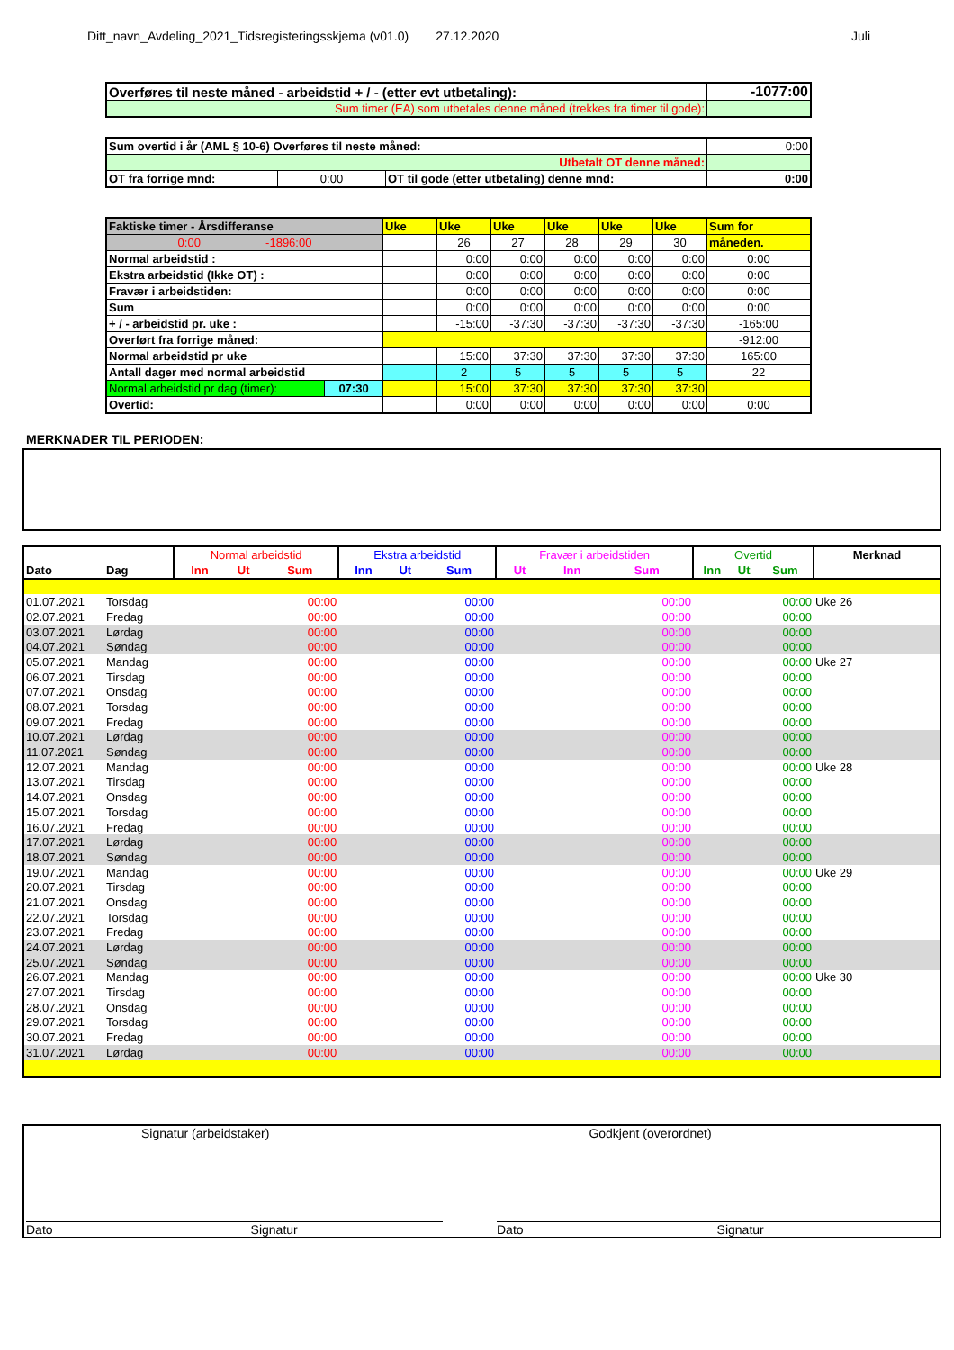Ditt_navn_Avdeling_2021_Tidsregisteringsskjema (v01.0) 27.12.2020 Juli
| Overføres til neste måned - arbeidstid + / - (etter evt utbetaling): | -1077:00 |
| Sum timer (EA) som utbetales denne måned (trekkes fra timer til gode): | |
| Sum overtid i år (AML § 10-6) Overføres til neste måned: | | | 0:00 |
| Utbetalt OT denne måned: | | | |
| OT fra forrige mnd: | 0:00 | OT til gode (etter utbetaling) denne mnd: | 0:00 |
| Faktiske timer - Årsdifferanse | | Uke | Uke | Uke | Uke | Uke | Uke | Sum for |
| 0:00 -1896:00 | | | 26 | 27 | 28 | 29 | 30 | måneden. |
| Normal arbeidstid : | | | 0:00 | 0:00 | 0:00 | 0:00 | 0:00 | 0:00 |
| Ekstra arbeidstid (Ikke OT) : | | | 0:00 | 0:00 | 0:00 | 0:00 | 0:00 | 0:00 |
| Fravær i arbeidstiden: | | | 0:00 | 0:00 | 0:00 | 0:00 | 0:00 | 0:00 |
| Sum | | | 0:00 | 0:00 | 0:00 | 0:00 | 0:00 | 0:00 |
| + / - arbeidstid pr. uke : | | | -15:00 | -37:30 | -37:30 | -37:30 | -37:30 | -165:00 |
| Overført fra forrige måned: | | | | | | | | -912:00 |
| Normal arbeidstid pr uke | | | 15:00 | 37:30 | 37:30 | 37:30 | 37:30 | 165:00 |
| Antall dager med normal arbeidstid | | | 2 | 5 | 5 | 5 | 5 | 22 |
| Normal arbeidstid pr dag (timer): | 07:30 | | 15:00 | 37:30 | 37:30 | 37:30 | 37:30 | |
| Overtid: | | | 0:00 | 0:00 | 0:00 | 0:00 | 0:00 | 0:00 |
MERKNADER TIL PERIODEN:
| | | Normal arbeidstid | | | Ekstra arbeidstid | | | Fravær i arbeidstiden | | | Overtid | | | Merknad |
| Dato | Dag | Inn | Ut | Sum | Inn | Ut | Sum | Ut | Inn | Sum | Inn | Ut | Sum | |
| 01.07.2021 | Torsdag | | | 00:00 | | | 00:00 | | | 00:00 | | | 00:00 | Uke 26 |
| 02.07.2021 | Fredag | | | 00:00 | | | 00:00 | | | 00:00 | | | 00:00 | |
| 03.07.2021 | Lørdag | | | 00:00 | | | 00:00 | | | 00:00 | | | 00:00 | |
| 04.07.2021 | Søndag | | | 00:00 | | | 00:00 | | | 00:00 | | | 00:00 | |
| 05.07.2021 | Mandag | | | 00:00 | | | 00:00 | | | 00:00 | | | 00:00 | Uke 27 |
| 06.07.2021 | Tirsdag | | | 00:00 | | | 00:00 | | | 00:00 | | | 00:00 | |
| 07.07.2021 | Onsdag | | | 00:00 | | | 00:00 | | | 00:00 | | | 00:00 | |
| 08.07.2021 | Torsdag | | | 00:00 | | | 00:00 | | | 00:00 | | | 00:00 | |
| 09.07.2021 | Fredag | | | 00:00 | | | 00:00 | | | 00:00 | | | 00:00 | |
| 10.07.2021 | Lørdag | | | 00:00 | | | 00:00 | | | 00:00 | | | 00:00 | |
| 11.07.2021 | Søndag | | | 00:00 | | | 00:00 | | | 00:00 | | | 00:00 | |
| 12.07.2021 | Mandag | | | 00:00 | | | 00:00 | | | 00:00 | | | 00:00 | Uke 28 |
| 13.07.2021 | Tirsdag | | | 00:00 | | | 00:00 | | | 00:00 | | | 00:00 | |
| 14.07.2021 | Onsdag | | | 00:00 | | | 00:00 | | | 00:00 | | | 00:00 | |
| 15.07.2021 | Torsdag | | | 00:00 | | | 00:00 | | | 00:00 | | | 00:00 | |
| 16.07.2021 | Fredag | | | 00:00 | | | 00:00 | | | 00:00 | | | 00:00 | |
| 17.07.2021 | Lørdag | | | 00:00 | | | 00:00 | | | 00:00 | | | 00:00 | |
| 18.07.2021 | Søndag | | | 00:00 | | | 00:00 | | | 00:00 | | | 00:00 | |
| 19.07.2021 | Mandag | | | 00:00 | | | 00:00 | | | 00:00 | | | 00:00 | Uke 29 |
| 20.07.2021 | Tirsdag | | | 00:00 | | | 00:00 | | | 00:00 | | | 00:00 | |
| 21.07.2021 | Onsdag | | | 00:00 | | | 00:00 | | | 00:00 | | | 00:00 | |
| 22.07.2021 | Torsdag | | | 00:00 | | | 00:00 | | | 00:00 | | | 00:00 | |
| 23.07.2021 | Fredag | | | 00:00 | | | 00:00 | | | 00:00 | | | 00:00 | |
| 24.07.2021 | Lørdag | | | 00:00 | | | 00:00 | | | 00:00 | | | 00:00 | |
| 25.07.2021 | Søndag | | | 00:00 | | | 00:00 | | | 00:00 | | | 00:00 | |
| 26.07.2021 | Mandag | | | 00:00 | | | 00:00 | | | 00:00 | | | 00:00 | Uke 30 |
| 27.07.2021 | Tirsdag | | | 00:00 | | | 00:00 | | | 00:00 | | | 00:00 | |
| 28.07.2021 | Onsdag | | | 00:00 | | | 00:00 | | | 00:00 | | | 00:00 | |
| 29.07.2021 | Torsdag | | | 00:00 | | | 00:00 | | | 00:00 | | | 00:00 | |
| 30.07.2021 | Fredag | | | 00:00 | | | 00:00 | | | 00:00 | | | 00:00 | |
| 31.07.2021 | Lørdag | | | 00:00 | | | 00:00 | | | 00:00 | | | 00:00 | |
Signatur (arbeidstaker) Godkjent (overordnet)
Dato Signatur Dato Signatur